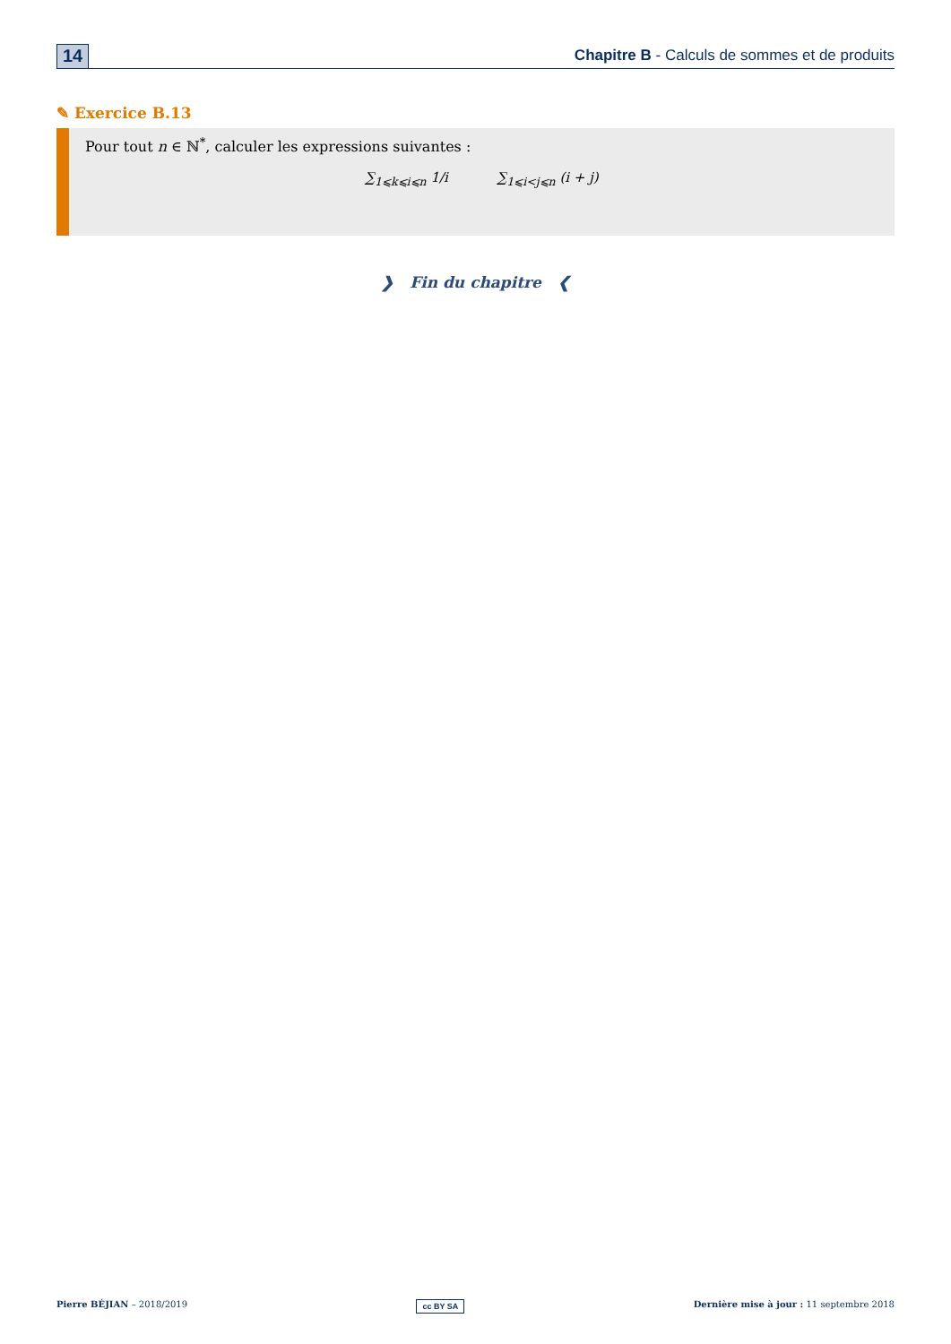14
Chapitre B - Calculs de sommes et de produits
✎ Exercice B.13
Pour tout n ∈ ℕ<sup>*</sup>, calculer les expressions suivantes :
∑<sub>1⩽k⩽i⩽n</sub> 1/i ∑<sub>1⩽i<j⩽n</sub> (i + j)
❯ Fin du chapitre ❮
Pierre BÉJIAN – 2018/2019 cc BY SA Dernière mise à jour : 11 septembre 2018